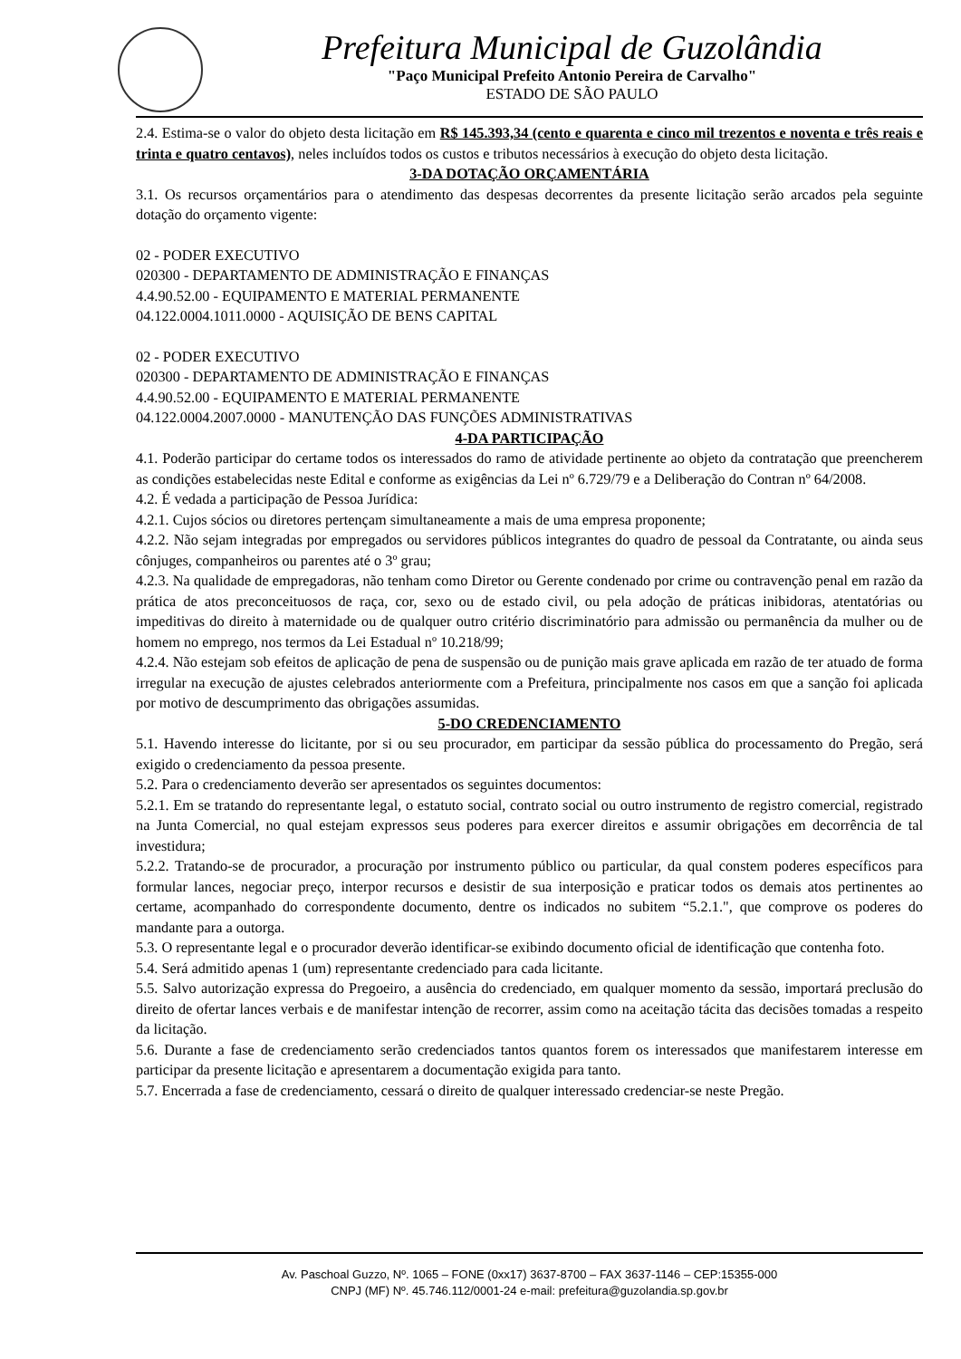Prefeitura Municipal de Guzolândia
"Paço Municipal Prefeito Antonio Pereira de Carvalho"
ESTADO DE SÃO PAULO
2.4. Estima-se o valor do objeto desta licitação em R$ 145.393,34 (cento e quarenta e cinco mil trezentos e noventa e três reais e trinta e quatro centavos), neles incluídos todos os custos e tributos necessários à execução do objeto desta licitação.
3-DA DOTAÇÃO ORÇAMENTÁRIA
3.1. Os recursos orçamentários para o atendimento das despesas decorrentes da presente licitação serão arcados pela seguinte dotação do orçamento vigente:
02 - PODER EXECUTIVO
020300 - DEPARTAMENTO DE ADMINISTRAÇÃO E FINANÇAS
4.4.90.52.00 - EQUIPAMENTO E MATERIAL PERMANENTE
04.122.0004.1011.0000 - AQUISIÇÃO DE BENS CAPITAL
02 - PODER EXECUTIVO
020300 - DEPARTAMENTO DE ADMINISTRAÇÃO E FINANÇAS
4.4.90.52.00 - EQUIPAMENTO E MATERIAL PERMANENTE
04.122.0004.2007.0000 - MANUTENÇÃO DAS FUNÇÕES ADMINISTRATIVAS
4-DA PARTICIPAÇÃO
4.1. Poderão participar do certame todos os interessados do ramo de atividade pertinente ao objeto da contratação que preencherem as condições estabelecidas neste Edital e conforme as exigências da Lei nº 6.729/79 e a Deliberação do Contran nº 64/2008.
4.2. É vedada a participação de Pessoa Jurídica:
4.2.1. Cujos sócios ou diretores pertençam simultaneamente a mais de uma empresa proponente;
4.2.2. Não sejam integradas por empregados ou servidores públicos integrantes do quadro de pessoal da Contratante, ou ainda seus cônjuges, companheiros ou parentes até o 3º grau;
4.2.3. Na qualidade de empregadoras, não tenham como Diretor ou Gerente condenado por crime ou contravenção penal em razão da prática de atos preconceituosos de raça, cor, sexo ou de estado civil, ou pela adoção de práticas inibidoras, atentatórias ou impeditivas do direito à maternidade ou de qualquer outro critério discriminatório para admissão ou permanência da mulher ou de homem no emprego, nos termos da Lei Estadual nº 10.218/99;
4.2.4. Não estejam sob efeitos de aplicação de pena de suspensão ou de punição mais grave aplicada em razão de ter atuado de forma irregular na execução de ajustes celebrados anteriormente com a Prefeitura, principalmente nos casos em que a sanção foi aplicada por motivo de descumprimento das obrigações assumidas.
5-DO CREDENCIAMENTO
5.1. Havendo interesse do licitante, por si ou seu procurador, em participar da sessão pública do processamento do Pregão, será exigido o credenciamento da pessoa presente.
5.2. Para o credenciamento deverão ser apresentados os seguintes documentos:
5.2.1. Em se tratando do representante legal, o estatuto social, contrato social ou outro instrumento de registro comercial, registrado na Junta Comercial, no qual estejam expressos seus poderes para exercer direitos e assumir obrigações em decorrência de tal investidura;
5.2.2. Tratando-se de procurador, a procuração por instrumento público ou particular, da qual constem poderes específicos para formular lances, negociar preço, interpor recursos e desistir de sua interposição e praticar todos os demais atos pertinentes ao certame, acompanhado do correspondente documento, dentre os indicados no subitem “5.2.1.", que comprove os poderes do mandante para a outorga.
5.3. O representante legal e o procurador deverão identificar-se exibindo documento oficial de identificação que contenha foto.
5.4. Será admitido apenas 1 (um) representante credenciado para cada licitante.
5.5. Salvo autorização expressa do Pregoeiro, a ausência do credenciado, em qualquer momento da sessão, importará preclusão do direito de ofertar lances verbais e de manifestar intenção de recorrer, assim como na aceitação tácita das decisões tomadas a respeito da licitação.
5.6. Durante a fase de credenciamento serão credenciados tantos quantos forem os interessados que manifestarem interesse em participar da presente licitação e apresentarem a documentação exigida para tanto.
5.7. Encerrada a fase de credenciamento, cessará o direito de qualquer interessado credenciar-se neste Pregão.
Av. Paschoal Guzzo, Nº. 1065 – FONE (0xx17) 3637-8700 – FAX 3637-1146 – CEP:15355-000
CNPJ (MF) Nº. 45.746.112/0001-24 e-mail: prefeitura@guzolandia.sp.gov.br